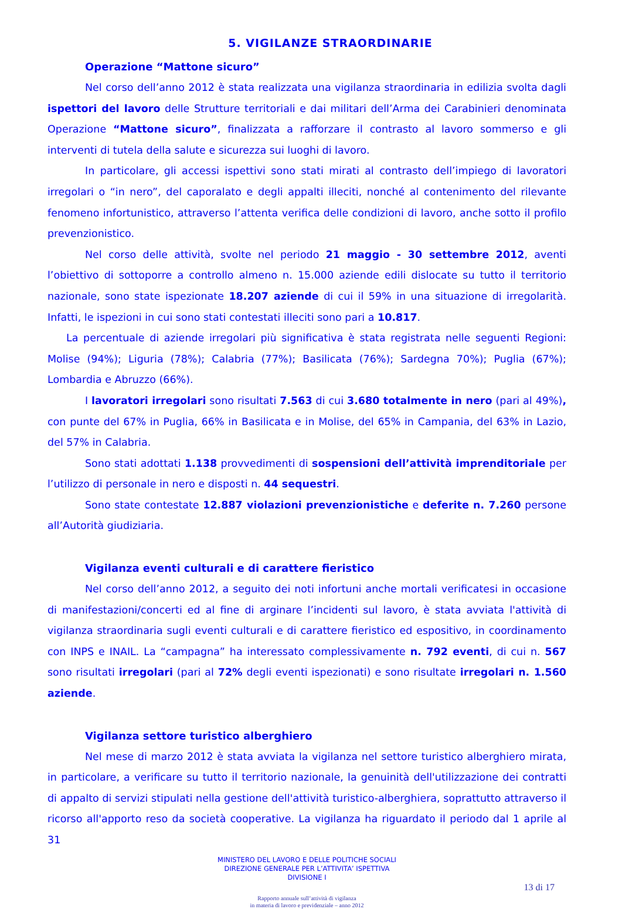5. VIGILANZE STRAORDINARIE
Operazione “Mattone sicuro”
Nel corso dell’anno 2012 è stata realizzata una vigilanza straordinaria in edilizia svolta dagli ispettori del lavoro delle Strutture territoriali e dai militari dell’Arma dei Carabinieri denominata Operazione “Mattone sicuro”, finalizzata a rafforzare il contrasto al lavoro sommerso e gli interventi di tutela della salute e sicurezza sui luoghi di lavoro.
In particolare, gli accessi ispettivi sono stati mirati al contrasto dell’impiego di lavoratori irregolari o “in nero”, del caporalato e degli appalti illeciti, nonché al contenimento del rilevante fenomeno infortunistico, attraverso l’attenta verifica delle condizioni di lavoro, anche sotto il profilo prevenzionistico.
Nel corso delle attività, svolte nel periodo 21 maggio - 30 settembre 2012, aventi l’obiettivo di sottoporre a controllo almeno n. 15.000 aziende edili dislocate su tutto il territorio nazionale, sono state ispezionate 18.207 aziende di cui il 59% in una situazione di irregolarità. Infatti, le ispezioni in cui sono stati contestati illeciti sono pari a 10.817.
La percentuale di aziende irregolari più significativa è stata registrata nelle seguenti Regioni: Molise (94%); Liguria (78%); Calabria (77%); Basilicata (76%); Sardegna 70%); Puglia (67%); Lombardia e Abruzzo (66%).
I lavoratori irregolari sono risultati 7.563 di cui 3.680 totalmente in nero (pari al 49%), con punte del 67% in Puglia, 66% in Basilicata e in Molise, del 65% in Campania, del 63% in Lazio, del 57% in Calabria.
Sono stati adottati 1.138 provvedimenti di sospensioni dell’attività imprenditoriale per l’utilizzo di personale in nero e disposti n. 44 sequestri.
Sono state contestate 12.887 violazioni prevenzionistiche e deferite n. 7.260 persone all’Autorità giudiziaria.
Vigilanza eventi culturali e di carattere fieristico
Nel corso dell’anno 2012, a seguito dei noti infortuni anche mortali verificatesi in occasione di manifestazioni/concerti ed al fine di arginare l’incidenti sul lavoro, è stata avviata l'attività di vigilanza straordinaria sugli eventi culturali e di carattere fieristico ed espositivo, in coordinamento con INPS e INAIL. La “campagna” ha interessato complessivamente n. 792 eventi, di cui n. 567 sono risultati irregolari (pari al 72% degli eventi ispezionati) e sono risultate irregolari n. 1.560 aziende.
Vigilanza settore turistico alberghiero
Nel mese di marzo 2012 è stata avviata la vigilanza nel settore turistico alberghiero mirata, in particolare, a verificare su tutto il territorio nazionale, la genuinità dell'utilizzazione dei contratti di appalto di servizi stipulati nella gestione dell'attività turistico-alberghiera, soprattutto attraverso il ricorso all'apporto reso da società cooperative. La vigilanza ha riguardato il periodo dal 1 aprile al 31
MINISTERO DEL LAVORO E DELLE POLITICHE SOCIALI
DIREZIONE GENERALE PER L’ATTIVITA’ ISPETTIVA
DIVISIONE I
13 di 17
Rapporto annuale sull’attività di vigilanza
in materia di lavoro e previdenziale – anno 2012